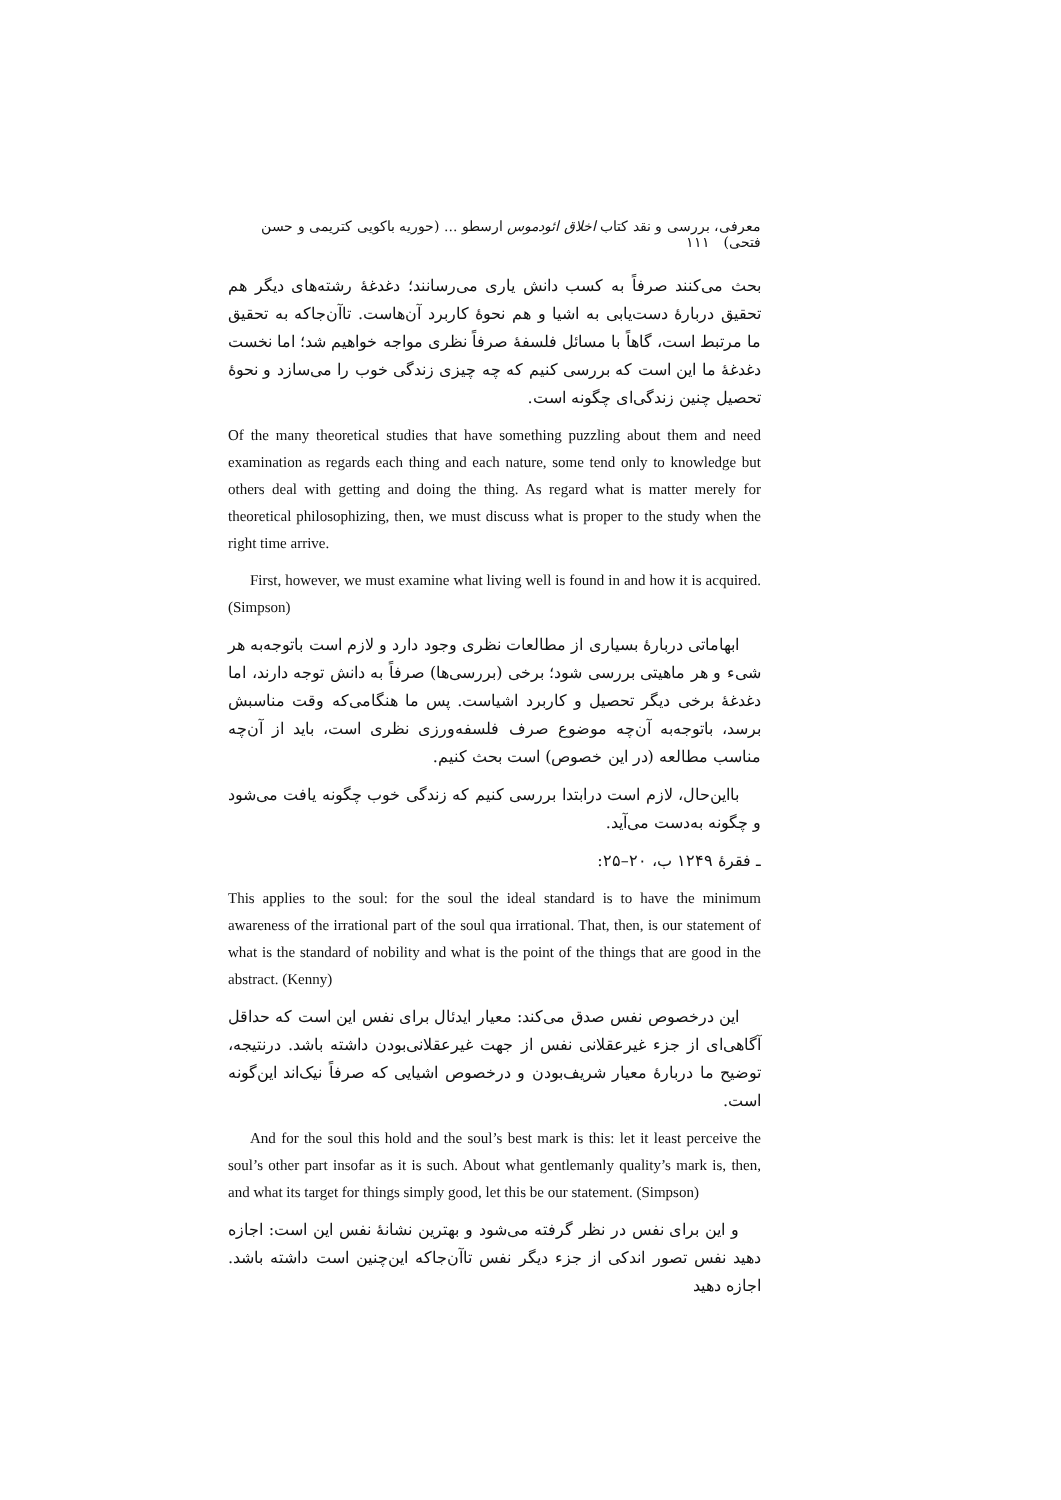معرفی، بررسی و نقد کتاب اخلاق ائودموس ارسطو ... (حوریه باکویی کتریمی و حسن فتحی) ۱۱۱
بحث می‌کنند صرفاً به کسب دانش یاری می‌رسانند؛ دغدغهٔ رشته‌های دیگر هم تحقیق دربارهٔ دست‌یابی به اشیا و هم نحوهٔ کاربرد آن‌هاست. تاآن‌جاکه به تحقیق ما مرتبط است، گاهاً با مسائل فلسفهٔ صرفاً نظری مواجه خواهیم شد؛ اما نخست دغدغهٔ ما این است که بررسی کنیم که چه چیزی زندگی خوب را می‌سازد و نحوهٔ تحصیل چنین زندگی‌ای چگونه است.
Of the many theoretical studies that have something puzzling about them and need examination as regards each thing and each nature, some tend only to knowledge but others deal with getting and doing the thing. As regard what is matter merely for theoretical philosophizing, then, we must discuss what is proper to the study when the right time arrive.
First, however, we must examine what living well is found in and how it is acquired. (Simpson)
ابهاماتی دربارهٔ بسیاری از مطالعات نظری وجود دارد و لازم است باتوجه‌به هر شیء و هر ماهیتی بررسی شود؛ برخی (بررسی‌ها) صرفاً به دانش توجه دارند، اما دغدغهٔ برخی دیگر تحصیل و کاربرد اشیاست. پس ما هنگامی‌که وقت مناسبش برسد، باتوجه‌به آن‌چه موضوع صرف فلسفه‌ورزی نظری است، باید از آن‌چه مناسب مطالعه (در این خصوص) است بحث کنیم.
بااین‌حال، لازم است درابتدا بررسی کنیم که زندگی خوب چگونه یافت می‌شود و چگونه به‌دست می‌آید.
ـ فقرهٔ ۱۲۴۹ ب، ۲۰–۲۵:
This applies to the soul: for the soul the ideal standard is to have the minimum awareness of the irrational part of the soul qua irrational. That, then, is our statement of what is the standard of nobility and what is the point of the things that are good in the abstract. (Kenny)
این درخصوص نفس صدق می‌کند: معیار ایدئال برای نفس این است که حداقل آگاهی‌ای از جزء غیرعقلانی نفس از جهت غیرعقلانی‌بودن داشته باشد. درنتیجه، توضیح ما دربارهٔ معیار شریف‌بودن و درخصوص اشیایی که صرفاً نیک‌اند این‌گونه است.
And for the soul this hold and the soul’s best mark is this: let it least perceive the soul’s other part insofar as it is such. About what gentlemanly quality’s mark is, then, and what its target for things simply good, let this be our statement. (Simpson)
و این برای نفس در نظر گرفته می‌شود و بهترین نشانهٔ نفس این است: اجازه دهید نفس تصور اندکی از جزء دیگر نفس تاآن‌جاکه این‌چنین است داشته باشد. اجازه دهید